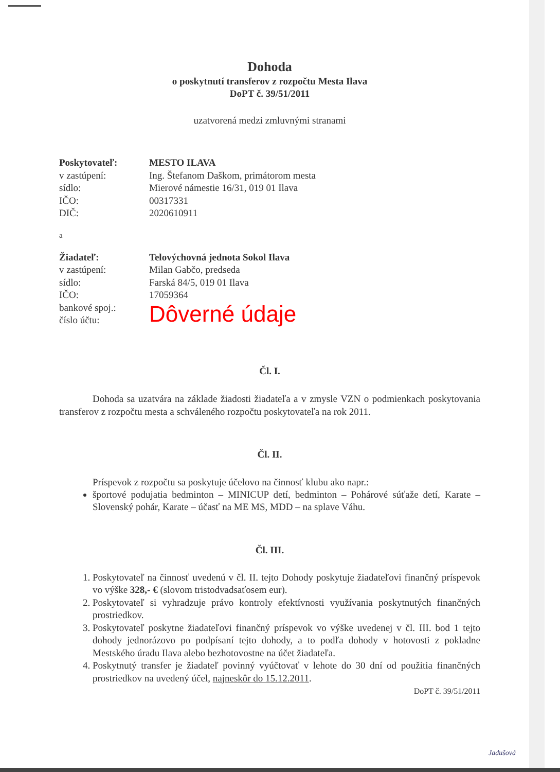Dohoda
o poskytnutí transferov z rozpočtu Mesta Ilava
DoPT č. 39/51/2011
uzatvorená medzi zmluvnými stranami
Poskytovateľ: MESTO ILAVA v zastúpení: Ing. Štefanom Daškom, primátorom mesta sídlo: Mierové námestie 16/31, 019 01 Ilava IČO: 00317331 DIČ: 2020610911
a
Žiadateľ: Telovýchovná jednota Sokol Ilava v zastúpení: Milan Gabčo, predseda sídlo: Farská 84/5, 019 01 Ilava IČO: 17059364 bankové spoj.:
číslo účtu: Dôverné údaje
Čl. I.
Dohoda sa uzatvára na základe žiadosti žiadateľa a v zmysle VZN o podmienkach poskytovania transferov z rozpočtu mesta a schváleného rozpočtu poskytovateľa na rok 2011.
Čl. II.
Príspevok z rozpočtu sa poskytuje účelovo na činnosť klubu ako napr.:
športové podujatia bedminton – MINICUP detí, bedminton – Pohárové súťaže detí, Karate – Slovenský pohár, Karate – účasť na ME MS, MDD – na splave Váhu.
Čl. III.
1. Poskytovateľ na činnosť uvedenú v čl. II. tejto Dohody poskytuje žiadateľovi finančný príspevok vo výške 328,- € (slovom tristodvadsaťosem eur).
2. Poskytovateľ si vyhradzuje právo kontroly efektívnosti využívania poskytnutých finančných prostriedkov.
3. Poskytovateľ poskytne žiadateľovi finančný príspevok vo výške uvedenej v čl. III. bod 1 tejto dohody jednorázovo po podpísaní tejto dohody, a to podľa dohody v hotovosti z pokladne Mestského úradu Ilava alebo bezhotovostne na účet žiadateľa.
4. Poskytnutý transfer je žiadateľ povinný vyúčtovať v lehote do 30 dní od použitia finančných prostriedkov na uvedený účel, najneskôr do 15.12.2011.
DoPT č. 39/51/2011
Jadušová